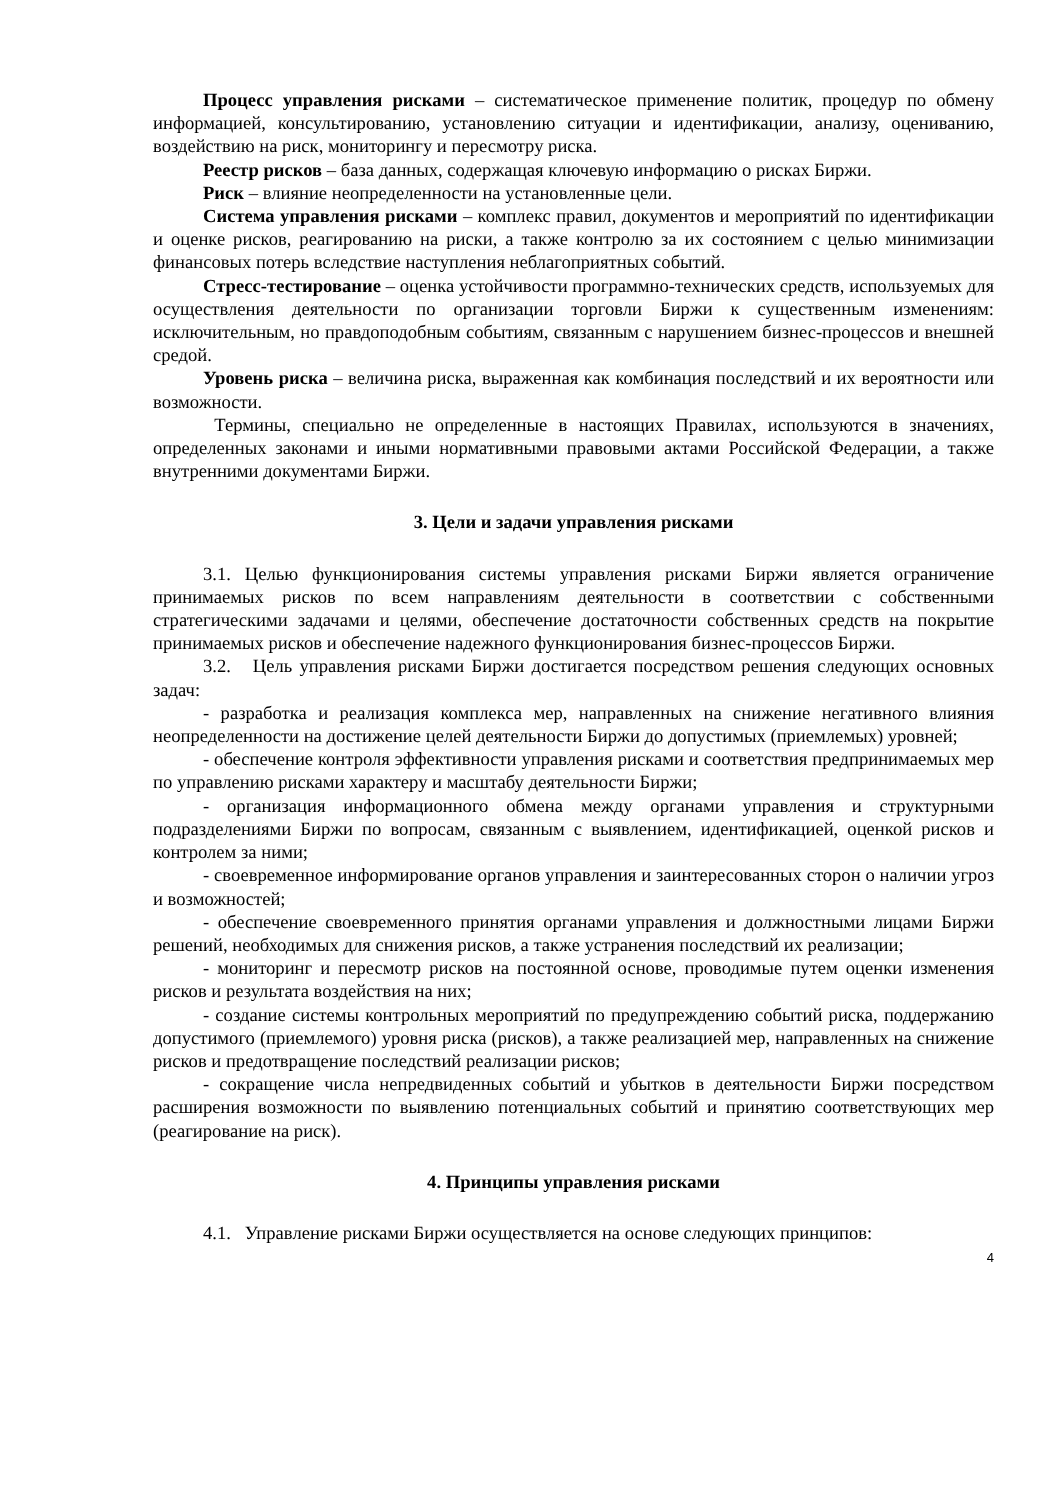Процесс управления рисками – систематическое применение политик, процедур по обмену информацией, консультированию, установлению ситуации и идентификации, анализу, оцениванию, воздействию на риск, мониторингу и пересмотру риска.
Реестр рисков – база данных, содержащая ключевую информацию о рисках Биржи.
Риск – влияние неопределенности на установленные цели.
Система управления рисками – комплекс правил, документов и мероприятий по идентификации и оценке рисков, реагированию на риски, а также контролю за их состоянием с целью минимизации финансовых потерь вследствие наступления неблагоприятных событий.
Стресс-тестирование – оценка устойчивости программно-технических средств, используемых для осуществления деятельности по организации торговли Биржи к существенным изменениям: исключительным, но правдоподобным событиям, связанным с нарушением бизнес-процессов и внешней средой.
Уровень риска – величина риска, выраженная как комбинация последствий и их вероятности или возможности.
Термины, специально не определенные в настоящих Правилах, используются в значениях, определенных законами и иными нормативными правовыми актами Российской Федерации, а также внутренними документами Биржи.
3. Цели и задачи управления рисками
3.1. Целью функционирования системы управления рисками Биржи является ограничение принимаемых рисков по всем направлениям деятельности в соответствии с собственными стратегическими задачами и целями, обеспечение достаточности собственных средств на покрытие принимаемых рисков и обеспечение надежного функционирования бизнес-процессов Биржи.
3.2. Цель управления рисками Биржи достигается посредством решения следующих основных задач:
- разработка и реализация комплекса мер, направленных на снижение негативного влияния неопределенности на достижение целей деятельности Биржи до допустимых (приемлемых) уровней;
- обеспечение контроля эффективности управления рисками и соответствия предпринимаемых мер по управлению рисками характеру и масштабу деятельности Биржи;
- организация информационного обмена между органами управления и структурными подразделениями Биржи по вопросам, связанным с выявлением, идентификацией, оценкой рисков и контролем за ними;
- своевременное информирование органов управления и заинтересованных сторон о наличии угроз и возможностей;
- обеспечение своевременного принятия органами управления и должностными лицами Биржи решений, необходимых для снижения рисков, а также устранения последствий их реализации;
- мониторинг и пересмотр рисков на постоянной основе, проводимые путем оценки изменения рисков и результата воздействия на них;
- создание системы контрольных мероприятий по предупреждению событий риска, поддержанию допустимого (приемлемого) уровня риска (рисков), а также реализацией мер, направленных на снижение рисков и предотвращение последствий реализации рисков;
- сокращение числа непредвиденных событий и убытков в деятельности Биржи посредством расширения возможности по выявлению потенциальных событий и принятию соответствующих мер (реагирование на риск).
4. Принципы управления рисками
4.1. Управление рисками Биржи осуществляется на основе следующих принципов:
4